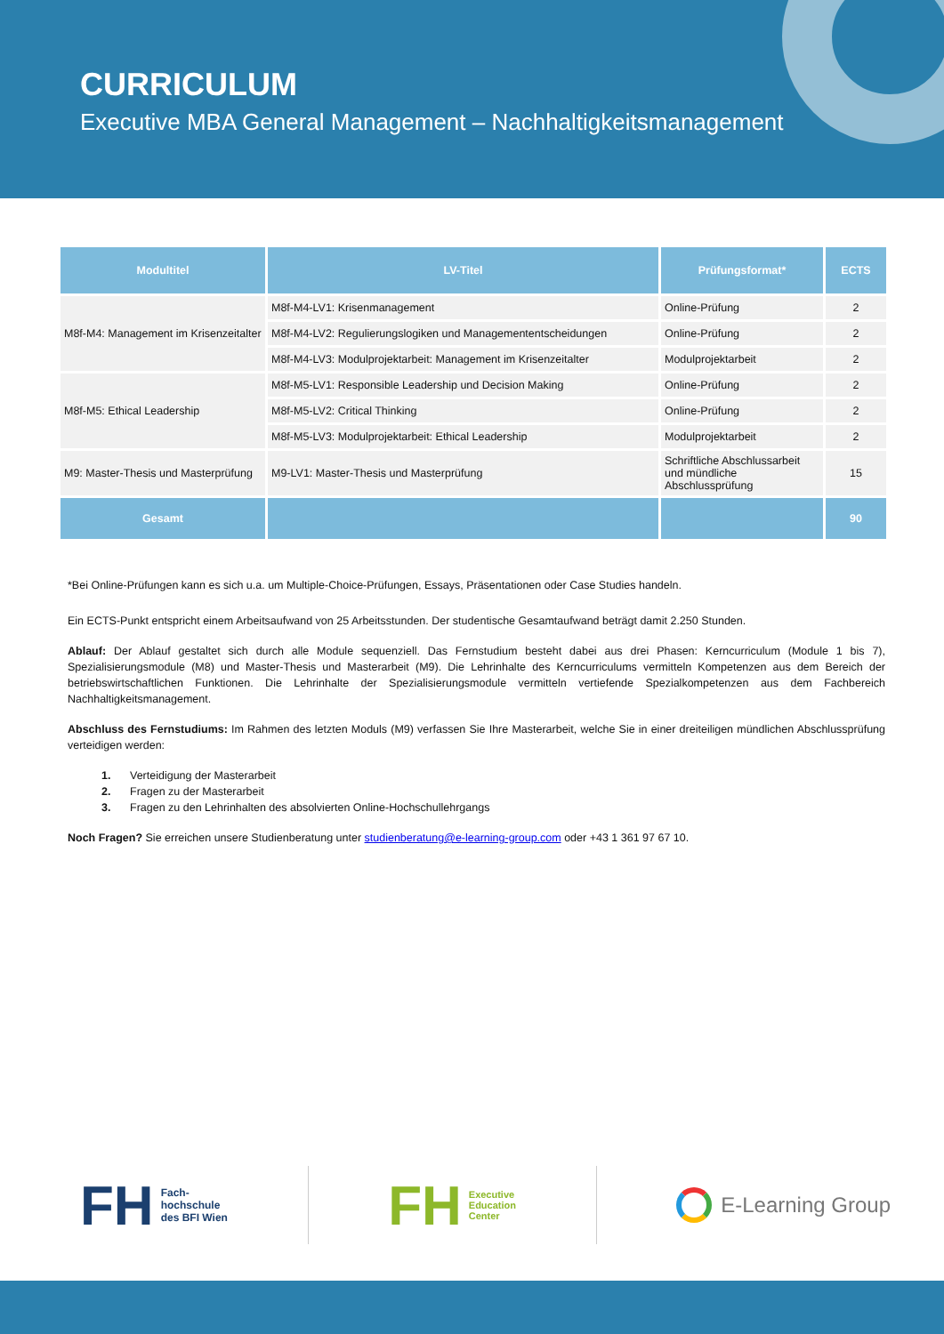CURRICULUM
Executive MBA General Management – Nachhaltigkeitsmanagement
| Modultitel | LV-Titel | Prüfungsformat* | ECTS |
| --- | --- | --- | --- |
| M8f-M4: Management im Krisenzeitalter | M8f-M4-LV1: Krisenmanagement | Online-Prüfung | 2 |
| | M8f-M4-LV2: Regulierungslogiken und Managemententscheidungen | Online-Prüfung | 2 |
| | M8f-M4-LV3: Modulprojektarbeit: Management im Krisenzeitalter | Modulprojektarbeit | 2 |
| M8f-M5: Ethical Leadership | M8f-M5-LV1: Responsible Leadership und Decision Making | Online-Prüfung | 2 |
| | M8f-M5-LV2: Critical Thinking | Online-Prüfung | 2 |
| | M8f-M5-LV3: Modulprojektarbeit: Ethical Leadership | Modulprojektarbeit | 2 |
| M9: Master-Thesis und Masterprüfung | M9-LV1: Master-Thesis und Masterprüfung | Schriftliche Abschlussarbeit und mündliche Abschlussprüfung | 15 |
| Gesamt | | | 90 |
*Bei Online-Prüfungen kann es sich u.a. um Multiple-Choice-Prüfungen, Essays, Präsentationen oder Case Studies handeln.
Ein ECTS-Punkt entspricht einem Arbeitsaufwand von 25 Arbeitsstunden. Der studentische Gesamtaufwand beträgt damit 2.250 Stunden.
Ablauf: Der Ablauf gestaltet sich durch alle Module sequenziell. Das Fernstudium besteht dabei aus drei Phasen: Kerncurriculum (Module 1 bis 7), Spezialisierungsmodule (M8) und Master-Thesis und Masterarbeit (M9). Die Lehrinhalte des Kerncurriculums vermitteln Kompetenzen aus dem Bereich der betriebswirtschaftlichen Funktionen. Die Lehrinhalte der Spezialisierungsmodule vermitteln vertiefende Spezialkompetenzen aus dem Fachbereich Nachhaltigkeitsmanagement.
Abschluss des Fernstudiums: Im Rahmen des letzten Moduls (M9) verfassen Sie Ihre Masterarbeit, welche Sie in einer dreiteiligen mündlichen Abschlussprüfung verteidigen werden:
1. Verteidigung der Masterarbeit
2. Fragen zu der Masterarbeit
3. Fragen zu den Lehrinhalten des absolvierten Online-Hochschullehrgangs
Noch Fragen? Sie erreichen unsere Studienberatung unter studienberatung@e-learning-group.com oder +43 1 361 97 67 10.
FH Fach-
hochschule
des BFI Wien
FH Executive
Education
Center
E-Learning Group